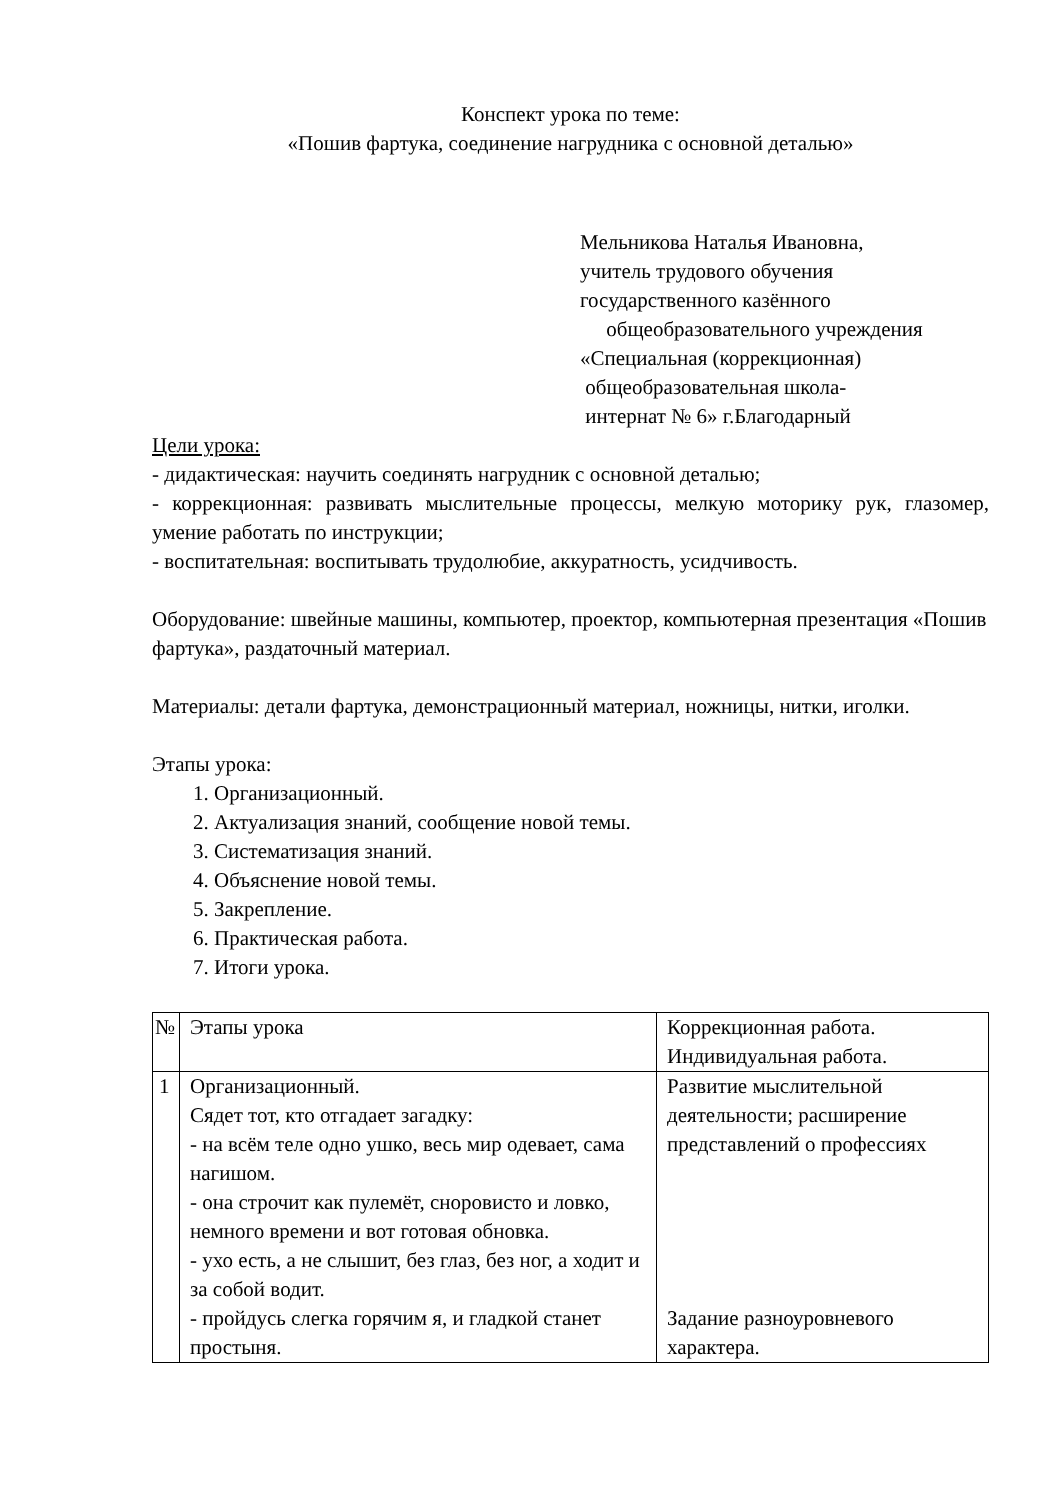Конспект урока по теме:
«Пошив фартука, соединение нагрудника с основной деталью»
Мельникова Наталья Ивановна,
учитель трудового обучения
государственного казённого
общеобразовательного учреждения
«Специальная (коррекционная)
общеобразовательная школа-
интернат № 6» г.Благодарный
Цели урока:
- дидактическая: научить соединять нагрудник с основной деталью;
- коррекционная: развивать мыслительные процессы, мелкую моторику рук, глазомер, умение работать по инструкции;
- воспитательная: воспитывать трудолюбие, аккуратность, усидчивость.
Оборудование: швейные машины, компьютер, проектор, компьютерная презентация «Пошив фартука», раздаточный материал.
Материалы: детали фартука, демонстрационный материал, ножницы, нитки, иголки.
Этапы урока:
1. Организационный.
2. Актуализация знаний, сообщение новой темы.
3. Систематизация знаний.
4. Объяснение новой темы.
5. Закрепление.
6. Практическая работа.
7. Итоги урока.
| № | Этапы урока | Коррекционная работа. Индивидуальная работа. |
| 1 | Организационный. Сядет тот, кто отгадает загадку: - на всём теле одно ушко, весь мир одевает, сама нагишом. - она строчит как пулемёт, сноровисто и ловко, немного времени и вот готовая обновка. - ухо есть, а не слышит, без глаз, без ног, а ходит и за собой водит. - пройдусь слегка горячим я, и гладкой станет простыня. | Развитие мыслительной деятельности; расширение представлений о профессиях Задание разноуровневого характера. |